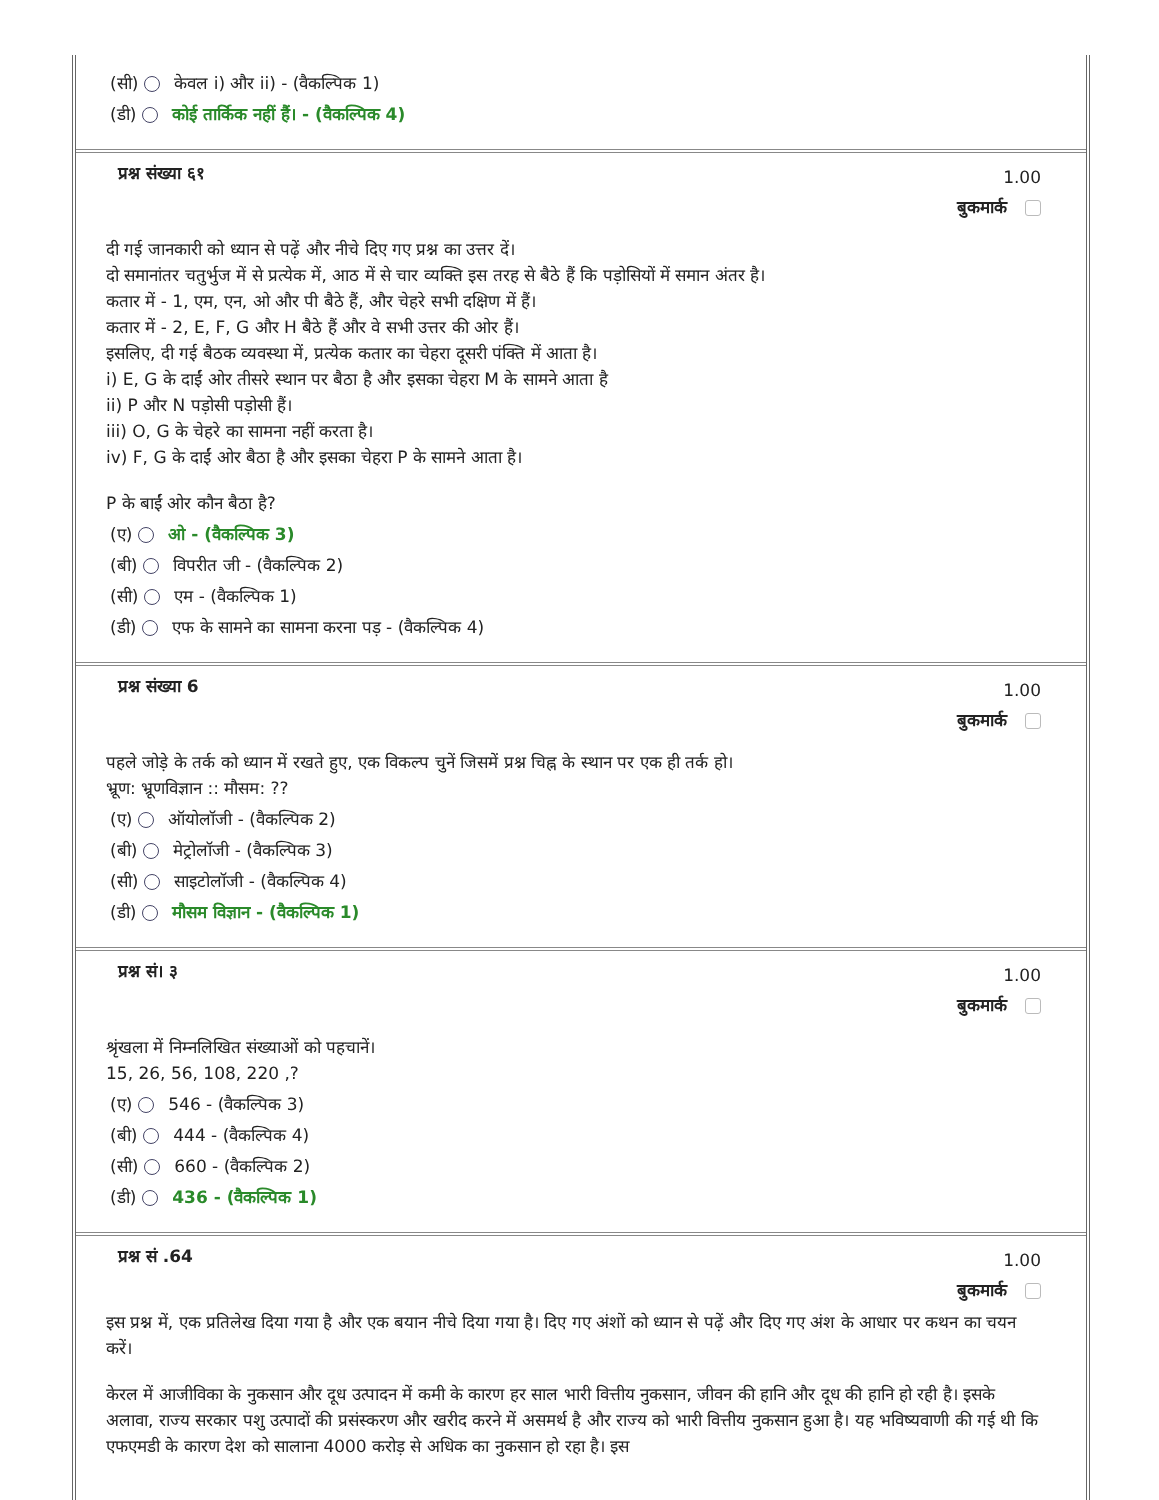(सी) केवल i) और ii) - (वैकल्पिक 1)
(डी) कोई तार्किक नहीं हैं। - (वैकल्पिक 4)
प्रश्न संख्या ६१
1.00
बुकमार्क
दी गई जानकारी को ध्यान से पढ़ें और नीचे दिए गए प्रश्न का उत्तर दें।
दो समानांतर चतुर्भुज में से प्रत्येक में, आठ में से चार व्यक्ति इस तरह से बैठे हैं कि पड़ोसियों में समान अंतर है।
कतार में - 1, एम, एन, ओ और पी बैठे हैं, और चेहरे सभी दक्षिण में हैं।
कतार में - 2, E, F, G और H बैठे हैं और वे सभी उत्तर की ओर हैं।
इसलिए, दी गई बैठक व्यवस्था में, प्रत्येक कतार का चेहरा दूसरी पंक्ति में आता है।
i) E, G के दाईं ओर तीसरे स्थान पर बैठा है और इसका चेहरा M के सामने आता है
ii) P और N पड़ोसी पड़ोसी हैं।
iii) O, G के चेहरे का सामना नहीं करता है।
iv) F, G के दाईं ओर बैठा है और इसका चेहरा P के सामने आता है।
P के बाईं ओर कौन बैठा है?
(ए) ओ - (वैकल्पिक 3)
(बी) विपरीत जी - (वैकल्पिक 2)
(सी) एम - (वैकल्पिक 1)
(डी) एफ के सामने का सामना करना पड़ - (वैकल्पिक 4)
प्रश्न संख्या 6
1.00
बुकमार्क
पहले जोड़े के तर्क को ध्यान में रखते हुए, एक विकल्प चुनें जिसमें प्रश्न चिह्न के स्थान पर एक ही तर्क हो।
भ्रूण: भ्रूणविज्ञान :: मौसम: ??
(ए) ऑयोलॉजी - (वैकल्पिक 2)
(बी) मेट्रोलॉजी - (वैकल्पिक 3)
(सी) साइटोलॉजी - (वैकल्पिक 4)
(डी) मौसम विज्ञान - (वैकल्पिक 1)
प्रश्न सं। ३
1.00
बुकमार्क
श्रृंखला में निम्नलिखित संख्याओं को पहचानें।
15, 26, 56, 108, 220 ,?
(ए) 546 - (वैकल्पिक 3)
(बी) 444 - (वैकल्पिक 4)
(सी) 660 - (वैकल्पिक 2)
(डी) 436 - (वैकल्पिक 1)
प्रश्न सं .64
1.00
बुकमार्क
इस प्रश्न में, एक प्रतिलेख दिया गया है और एक बयान नीचे दिया गया है। दिए गए अंशों को ध्यान से पढ़ें और दिए गए अंश के आधार पर कथन का चयन करें।
केरल में आजीविका के नुकसान और दूध उत्पादन में कमी के कारण हर साल भारी वित्तीय नुकसान, जीवन की हानि और दूध की हानि हो रही है। इसके अलावा, राज्य सरकार पशु उत्पादों की प्रसंस्करण और खरीद करने में असमर्थ है और राज्य को भारी वित्तीय नुकसान हुआ है। यह भविष्यवाणी की गई थी कि एफएमडी के कारण देश को सालाना 4000 करोड़ से अधिक का नुकसान हो रहा है। इस